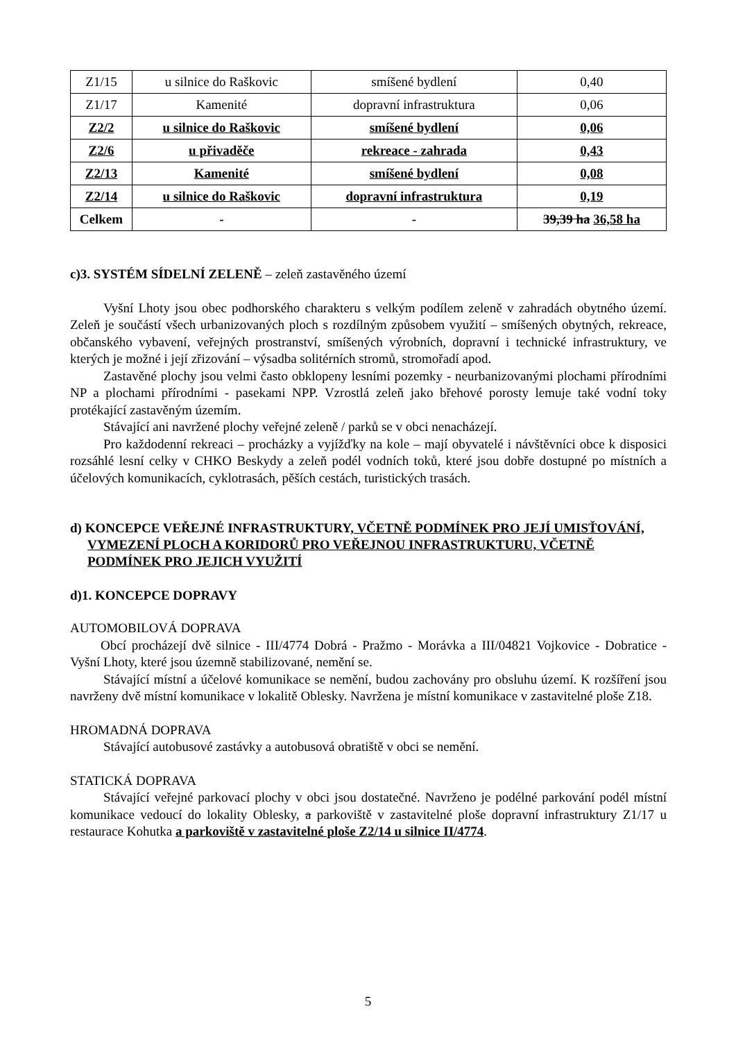| Z1/15 | u silnice do Raškovic | smíšené bydlení | 0,40 |
| Z1/17 | Kamenité | dopravní infrastruktura | 0,06 |
| Z2/2 | u silnice do Raškovic | smíšené bydlení | 0,06 |
| Z2/6 | u přivaděče | rekreace - zahrada | 0,43 |
| Z2/13 | Kamenité | smíšené bydlení | 0,08 |
| Z2/14 | u silnice do Raškovic | dopravní infrastruktura | 0,19 |
| Celkem | - | - | 39,39 ha 36,58 ha |
c)3. SYSTÉM SÍDELNÍ ZELENĚ – zeleň zastavěného území
Vyšní Lhoty jsou obec podhorského charakteru s velkým podílem zeleně v zahradách obytného území. Zeleň je součástí všech urbanizovaných ploch s rozdílným způsobem využití – smíšených obytných, rekreace, občanského vybavení, veřejných prostranství, smíšených výrobních, dopravní i technické infrastruktury, ve kterých je možné i její zřizování – výsadba solitérních stromů, stromořadí apod.
Zastavěné plochy jsou velmi často obklopeny lesními pozemky - neurbanizovanými plochami přírodními NP a plochami přírodními - pasekami NPP. Vzrostlá zeleň jako břehové porosty lemuje také vodní toky protékající zastavěným územím.
Stávající ani navržené plochy veřejné zeleně / parků se v obci nenacházejí.
Pro každodenní rekreaci – procházky a vyjížďky na kole – mají obyvatelé i návštěvníci obce k disposici rozsáhlé lesní celky v CHKO Beskydy a zeleň podél vodních toků, které jsou dobře dostupné po místních a účelových komunikacích, cyklotrasách, pěších cestách, turistických trasách.
d) KONCEPCE VEŘEJNÉ INFRASTRUKTURY, VČETNĚ PODMÍNEK PRO JEJÍ UMISŤOVÁNÍ, VYMEZENÍ PLOCH A KORIDORŮ PRO VEŘEJNOU INFRASTRUKTURU, VČETNĚ PODMÍNEK PRO JEJICH VYUŽITÍ
d)1. KONCEPCE DOPRAVY
AUTOMOBILOVÁ DOPRAVA
Obcí procházejí dvě silnice - III/4774 Dobrá - Pražmo - Morávka a III/04821 Vojkovice - Dobratice - Vyšní Lhoty, které jsou územně stabilizované, nemění se.
Stávající místní a účelové komunikace se nemění, budou zachovány pro obsluhu území. K rozšíření jsou navrženy dvě místní komunikace v lokalitě Oblesky. Navržena je místní komunikace v zastavitelné ploše Z18.
HROMADNÁ DOPRAVA
Stávající autobusové zastávky a autobusová obratiště v obci se nemění.
STATICKÁ DOPRAVA
Stávající veřejné parkovací plochy v obci jsou dostatečné. Navrženo je podélné parkování podél místní komunikace vedoucí do lokality Oblesky, a parkoviště v zastavitelné ploše dopravní infrastruktury Z1/17 u restaurace Kohutka a parkoviště v zastavitelné ploše Z2/14 u silnice II/4774.
5